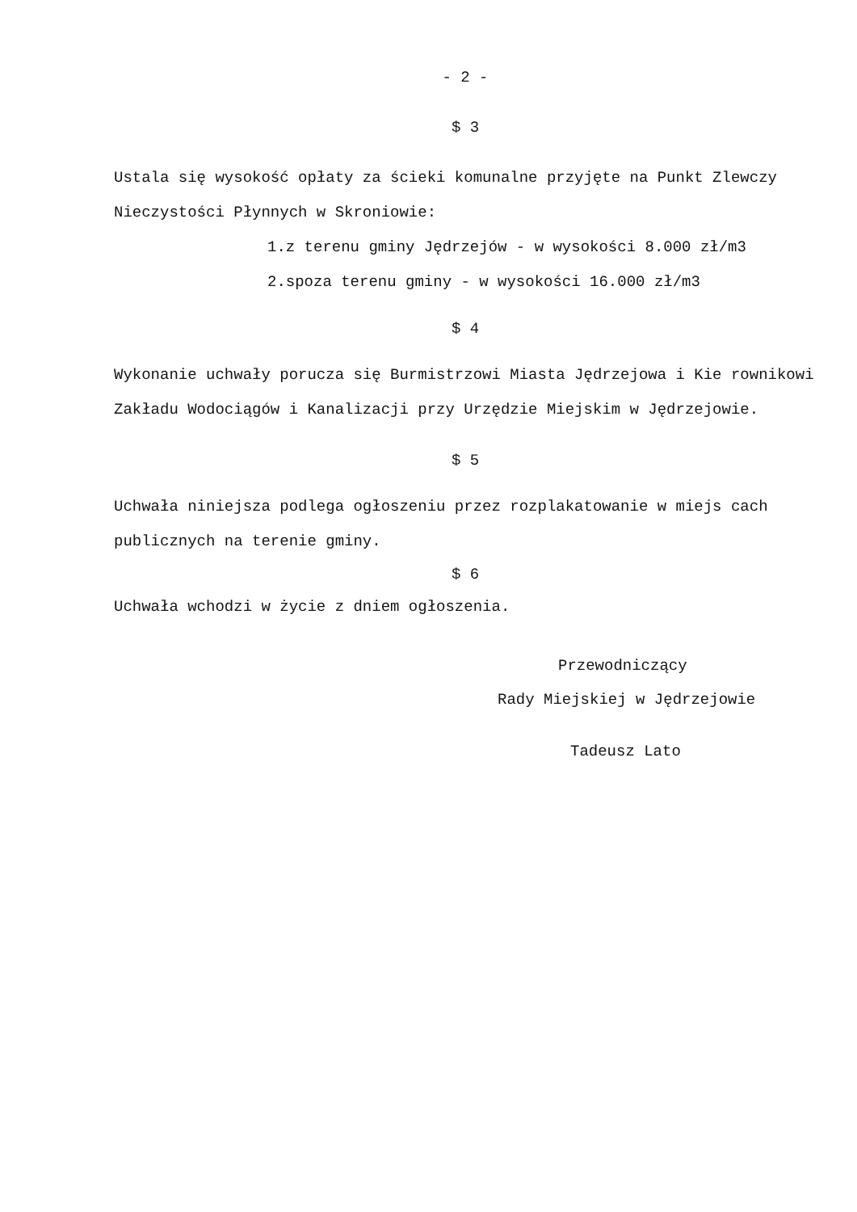- 2 -
$ 3
Ustala się wysokość opłaty za ścieki komunalne przyjęte na Punkt Zlewczy Nieczystości Płynnych w Skroniowie:
1.z terenu gminy Jędrzejów - w wysokości 8.000 zł/m3
2.spoza terenu gminy - w wysokości 16.000 zł/m3
$ 4
Wykonanie uchwały porucza się Burmistrzowi Miasta Jędrzejowa i Kie rownikowi Zakładu Wodociągów i Kanalizacji przy Urzędzie Miejskim w Jędrzejowie.
$ 5
Uchwała niniejsza podlega ogłoszeniu przez rozplakatowanie w miejs cach publicznych na terenie gminy.
$ 6
Uchwała wchodzi w życie z dniem ogłoszenia.
Przewodniczący
Rady Miejskiej w Jędrzejowie
Tadeusz Lato